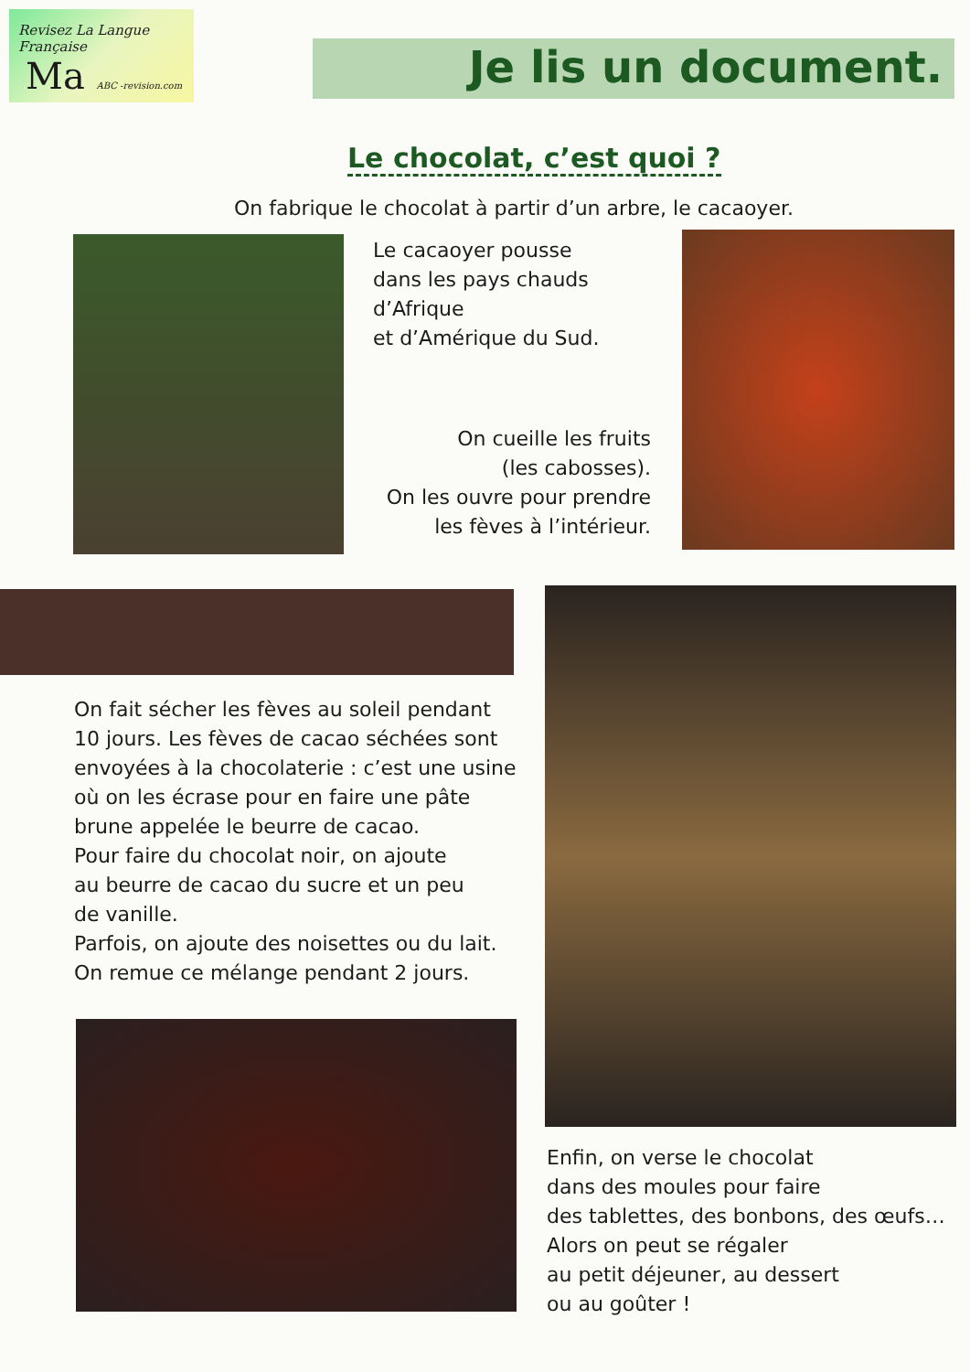Revisez La Langue Française
Ma ABC -revision.com
Je lis un document.
Le chocolat, c’est quoi ?
On fabrique le chocolat à partir d’un arbre, le cacaoyer.
Le cacaoyer pousse
dans les pays chauds
d’Afrique
et d’Amérique du Sud.
On cueille les fruits
(les cabosses).
On les ouvre pour prendre
les fèves à l’intérieur.
On fait sécher les fèves au soleil pendant
10 jours. Les fèves de cacao séchées sont
envoyées à la chocolaterie : c’est une usine
où on les écrase pour en faire une pâte
brune appelée le beurre de cacao.
Pour faire du chocolat noir, on ajoute
au beurre de cacao du sucre et un peu
de vanille.
Parfois, on ajoute des noisettes ou du lait.
On remue ce mélange pendant 2 jours.
Enfin, on verse le chocolat
dans des moules pour faire
des tablettes, des bonbons, des œufs…
Alors on peut se régaler
au petit déjeuner, au dessert
ou au goûter !